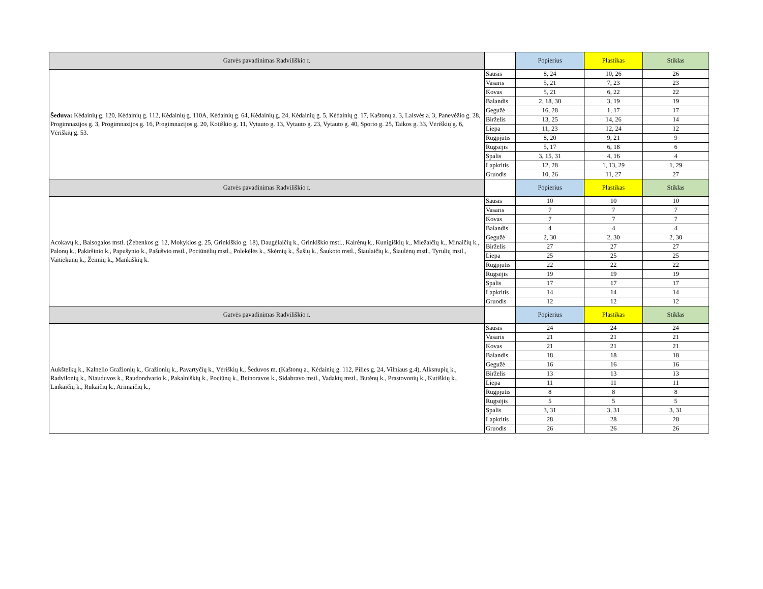| Gatvės pavadinimas Radviliškio r. | | Popierius | Plastikas | Stiklas |
| --- | --- | --- | --- | --- |
| Šeduva: Kėdainių g. 120, Kėdainių g. 112, Kėdainių g. 110A, Kėdainių g. 64, Kėdainių g. 24, Kėdainių g. 5, Kėdainių g. 17, Kaštonų a. 3, Laisvės a. 3, Panevėžio g. 28, Progimnazijos g. 3, Progimnazijos g. 16, Progimnazijos g. 20, Kotiškio g. 11, Vytauto g. 13, Vytauto g. 23, Vytauto g. 40, Sporto g. 25, Taikos g. 33, Vėriškių g. 6, Vėriškių g. 53. | Sausis | 8, 24 | 10, 26 | 26 |
| | Vasaris | 5, 21 | 7, 23 | 23 |
| | Kovas | 5, 21 | 6, 22 | 22 |
| | Balandis | 2, 18, 30 | 3, 19 | 19 |
| | Gegužė | 16, 28 | 1, 17 | 17 |
| | Birželis | 13, 25 | 14, 26 | 14 |
| | Liepa | 11, 23 | 12, 24 | 12 |
| | Rugpjūtis | 8, 20 | 9, 21 | 9 |
| | Rugsėjis | 5, 17 | 6, 18 | 6 |
| | Spalis | 3, 15, 31 | 4, 16 | 4 |
| | Lapkritis | 12, 28 | 1, 13, 29 | 1, 29 |
| | Gruodis | 10, 26 | 11, 27 | 27 |
| Gatvės pavadinimas Radviliškio r. | | Popierius | Plastikas | Stiklas |
| Acokavų k., Baisogalos mstl. (Žebenkos g. 12, Mokyklos g. 25, Grinkiškio g. 18), Daugėlaičių k., Grinkiškio mstl., Kairėnų k., Kunigiškių k., Miežaičių k., Minaičių k., Palonų k., Pakiršinio k., Papušynio k., Pašušvio mstl., Pociūnėlių mstl., Polekėlės k., Skėmių k., Šašių k., Šaukoto mstl., Šiaulaičių k., Šiaulėnų mstl., Tyrulių mstl., Vaitiekūnų k., Žeimių k., Mankiškių k. | Sausis | 10 | 10 | 10 |
| | Vasaris | 7 | 7 | 7 |
| | Kovas | 7 | 7 | 7 |
| | Balandis | 4 | 4 | 4 |
| | Gegužė | 2, 30 | 2, 30 | 2, 30 |
| | Birželis | 27 | 27 | 27 |
| | Liepa | 25 | 25 | 25 |
| | Rugpjūtis | 22 | 22 | 22 |
| | Rugsėjis | 19 | 19 | 19 |
| | Spalis | 17 | 17 | 17 |
| | Lapkritis | 14 | 14 | 14 |
| | Gruodis | 12 | 12 | 12 |
| Gatvės pavadinimas Radviliškio r. | | Popierius | Plastikas | Stiklas |
| Aukštelkų k., Kalnelio Gražionių k., Gražionių k., Pavartyčių k., Vėriškių k., Šeduvos m. (Kaštonų a., Kėdainių g. 112, Pilies g. 24, Vilniaus g.4), Alksnupių k., Radvilonių k., Niauduvos k., Raudondvario k., Pakalniškių k., Pociūnų k., Beinoravos k., Sidabravo mstl., Vadaktų mstl., Butėnų k., Prastovonių k., Kutiškių k., Linkaičių k., Rukaičių k., Arimaičių k., | Sausis | 24 | 24 | 24 |
| | Vasaris | 21 | 21 | 21 |
| | Kovas | 21 | 21 | 21 |
| | Balandis | 18 | 18 | 18 |
| | Gegužė | 16 | 16 | 16 |
| | Birželis | 13 | 13 | 13 |
| | Liepa | 11 | 11 | 11 |
| | Rugpjūtis | 8 | 8 | 8 |
| | Rugsėjis | 5 | 5 | 5 |
| | Spalis | 3, 31 | 3, 31 | 3, 31 |
| | Lapkritis | 28 | 28 | 28 |
| | Gruodis | 26 | 26 | 26 |